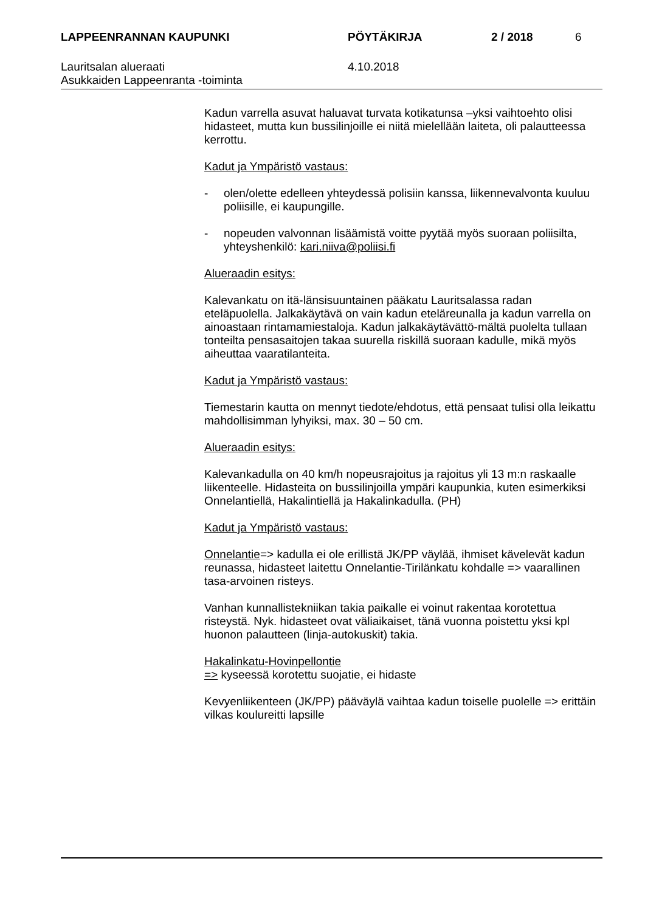LAPPEENRANNAN KAUPUNKI PÖYTÄKIRJA 2 / 2018 6
Lauritsalan alueraati
Asukkaiden Lappeenranta -toiminta
4.10.2018
Kadun varrella asuvat haluavat turvata kotikatunsa –yksi vaihtoehto olisi hidasteet, mutta kun bussilinjoille ei niitä mielellään laiteta, oli palautteessa kerrottu.
Kadut ja Ympäristö vastaus:
- olen/olette edelleen yhteydessä polisiin kanssa, liikennevalvonta kuuluu poliisille, ei kaupungille.
- nopeuden valvonnan lisäämistä voitte pyytää myös suoraan poliisilta, yhteyshenkilö: kari.niiva@poliisi.fi
Alueraadin esitys:
Kalevankatu on itä-länsisuuntainen pääkatu Lauritsalassa radan eteläpuolella. Jalkakäytävä on vain kadun eteläreunalla ja kadun varrella on ainoastaan rintamamiestaloja. Kadun jalkakäytävättö-mältä puolelta tullaan tonteilta pensasaitojen takaa suurella riskillä suoraan kadulle, mikä myös aiheuttaa vaaratilanteita.
Kadut ja Ympäristö vastaus:
Tiemestarin kautta on mennyt tiedote/ehdotus, että pensaat tulisi olla leikattu mahdollisimman lyhyiksi, max. 30 – 50 cm.
Alueraadin esitys:
Kalevankadulla on 40 km/h nopeusrajoitus ja rajoitus yli 13 m:n raskaalle liikenteelle. Hidasteita on bussilinjoilla ympäri kaupunkia, kuten esimerkiksi Onnelantiellä, Hakalintiellä ja Hakalinkadulla. (PH)
Kadut ja Ympäristö vastaus:
Onnelantie=> kadulla ei ole erillistä JK/PP väylää, ihmiset kävelevät kadun reunassa, hidasteet laitettu Onnelantie-Tirilänkatu kohdalle => vaarallinen tasa-arvoinen risteys.
Vanhan kunnallistekniikan takia paikalle ei voinut rakentaa korotettua risteystä. Nyk. hidasteet ovat väliaikaiset, tänä vuonna poistettu yksi kpl huonon palautteen (linja-autokuskit) takia.
Hakalinkatu-Hovinpellontie
=> kyseessä korotettu suojatie, ei hidaste
Kevyenliikenteen (JK/PP) pääväylä vaihtaa kadun toiselle puolelle => erittäin vilkas koulureitti lapsille